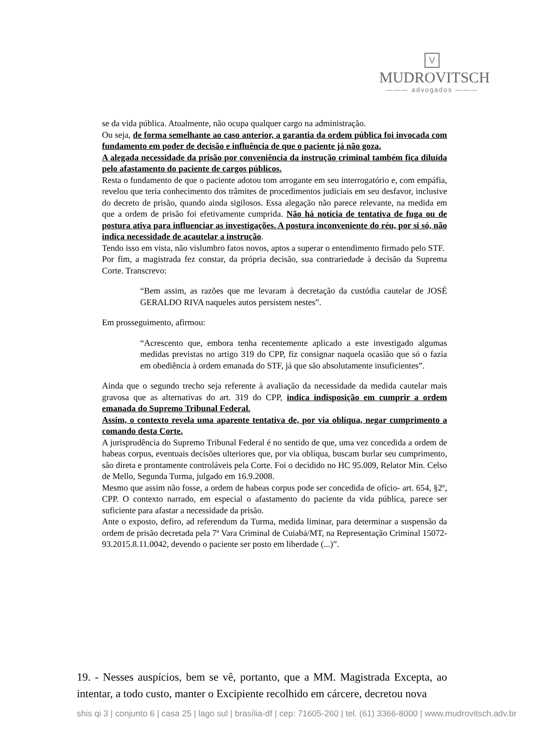V
MUDROVITSCH
——— advogados ———
se da vida pública. Atualmente, não ocupa qualquer cargo na administração.
Ou seja, de forma semelhante ao caso anterior, a garantia da ordem pública foi invocada com fundamento em poder de decisão e influência de que o paciente já não goza.
A alegada necessidade da prisão por conveniência da instrução criminal também fica diluída pelo afastamento do paciente de cargos públicos.
Resta o fundamento de que o paciente adotou tom arrogante em seu interrogatório e, com empáfia, revelou que teria conhecimento dos trâmites de procedimentos judiciais em seu desfavor, inclusive do decreto de prisão, quando ainda sigilosos. Essa alegação não parece relevante, na medida em que a ordem de prisão foi efetivamente cumprida. Não há notícia de tentativa de fuga ou de postura ativa para influenciar as investigações. A postura inconveniente do réu, por si só, não indica necessidade de acautelar a instrução.
Tendo isso em vista, não vislumbro fatos novos, aptos a superar o entendimento firmado pelo STF.
Por fim, a magistrada fez constar, da própria decisão, sua contrariedade à decisão da Suprema Corte. Transcrevo:
“Bem assim, as razões que me levaram à decretação da custódia cautelar de JOSÉ GERALDO RIVA naqueles autos persistem nestes”.
Em prosseguimento, afirmou:
“Acrescento que, embora tenha recentemente aplicado a este investigado algumas medidas previstas no artigo 319 do CPP, fiz consignar naquela ocasião que só o fazia em obediência à ordem emanada do STF, já que são absolutamente insuficientes”.
Ainda que o segundo trecho seja referente à avaliação da necessidade da medida cautelar mais gravosa que as alternativas do art. 319 do CPP, indica indisposição em cumprir a ordem emanada do Supremo Tribunal Federal.
Assim, o contexto revela uma aparente tentativa de, por via oblíqua, negar cumprimento a comando desta Corte.
A jurisprudência do Supremo Tribunal Federal é no sentido de que, uma vez concedida a ordem de habeas corpus, eventuais decisões ulteriores que, por via oblíqua, buscam burlar seu cumprimento, são direta e prontamente controláveis pela Corte. Foi o decidido no HC 95.009, Relator Min. Celso de Mello, Segunda Turma, julgado em 16.9.2008.
Mesmo que assim não fosse, a ordem de habeas corpus pode ser concedida de ofício- art. 654, §2º, CPP. O contexto narrado, em especial o afastamento do paciente da vida pública, parece ser suficiente para afastar a necessidade da prisão.
Ante o exposto, defiro, ad referendum da Turma, medida liminar, para determinar a suspensão da ordem de prisão decretada pela 7ª Vara Criminal de Cuiabá/MT, na Representação Criminal 15072-93.2015.8.11.0042, devendo o paciente ser posto em liberdade (...)”.
19. - Nesses auspícios, bem se vê, portanto, que a MM. Magistrada Excepta, ao intentar, a todo custo, manter o Excipiente recolhido em cárcere, decretou nova
shis qi 3 | conjunto 6 | casa 25 | lago sul | brasília-df | cep: 71605-260 | tel. (61) 3366-8000 | www.mudrovitsch.adv.br